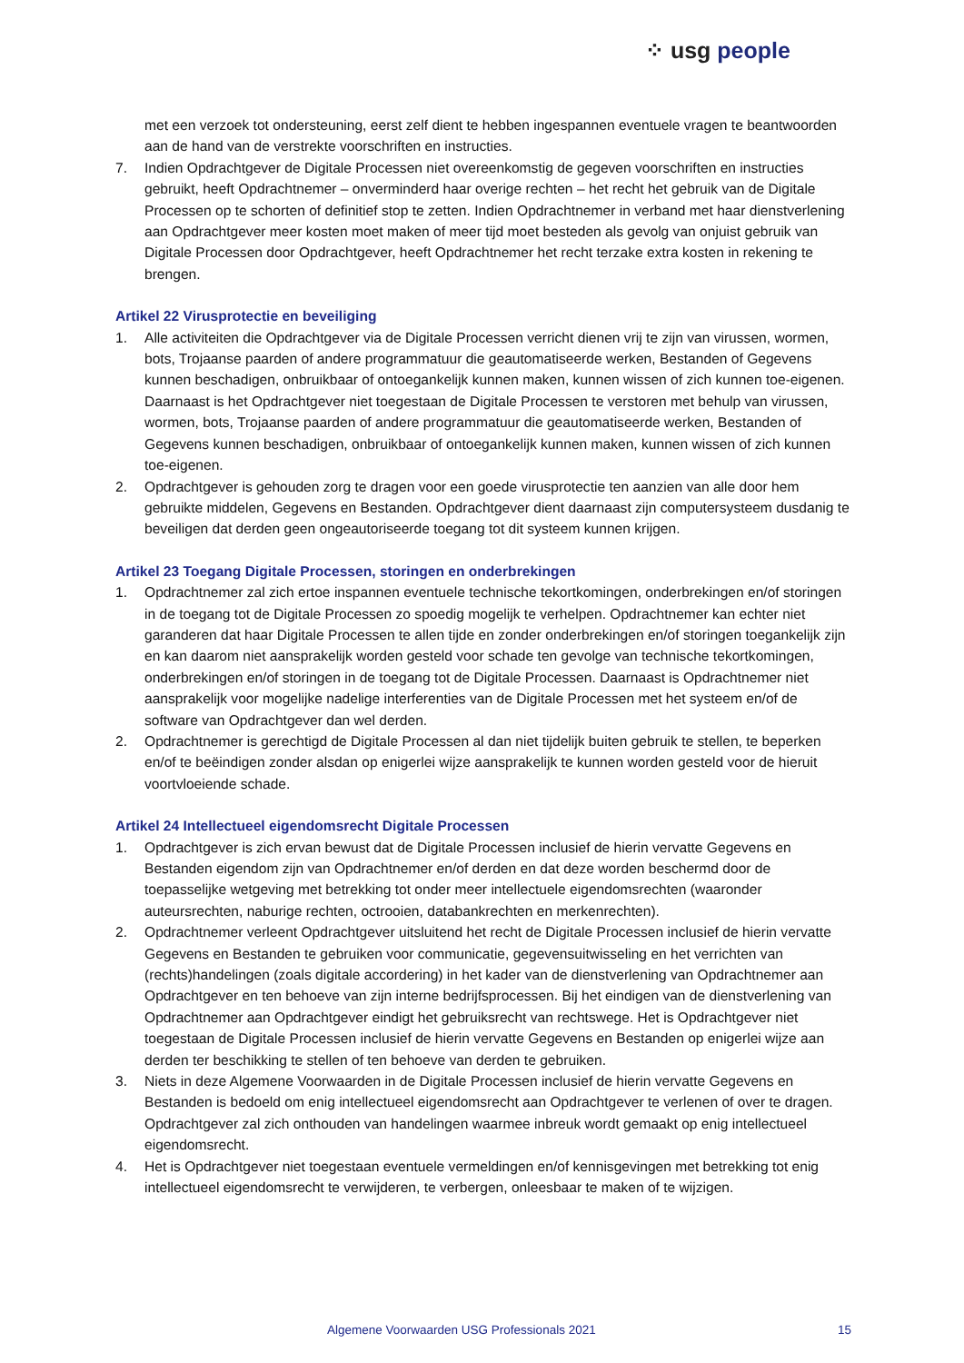⁘ usg people
met een verzoek tot ondersteuning, eerst zelf dient te hebben ingespannen eventuele vragen te beantwoorden aan de hand van de verstrekte voorschriften en instructies.
7. Indien Opdrachtgever de Digitale Processen niet overeenkomstig de gegeven voorschriften en instructies gebruikt, heeft Opdrachtnemer – onverminderd haar overige rechten – het recht het gebruik van de Digitale Processen op te schorten of definitief stop te zetten. Indien Opdrachtnemer in verband met haar dienstverlening aan Opdrachtgever meer kosten moet maken of meer tijd moet besteden als gevolg van onjuist gebruik van Digitale Processen door Opdrachtgever, heeft Opdrachtnemer het recht terzake extra kosten in rekening te brengen.
Artikel 22 Virusprotectie en beveiliging
1. Alle activiteiten die Opdrachtgever via de Digitale Processen verricht dienen vrij te zijn van virussen, wormen, bots, Trojaanse paarden of andere programmatuur die geautomatiseerde werken, Bestanden of Gegevens kunnen beschadigen, onbruikbaar of ontoegankelijk kunnen maken, kunnen wissen of zich kunnen toe-eigenen. Daarnaast is het Opdrachtgever niet toegestaan de Digitale Processen te verstoren met behulp van virussen, wormen, bots, Trojaanse paarden of andere programmatuur die geautomatiseerde werken, Bestanden of Gegevens kunnen beschadigen, onbruikbaar of ontoegankelijk kunnen maken, kunnen wissen of zich kunnen toe-eigenen.
2. Opdrachtgever is gehouden zorg te dragen voor een goede virusprotectie ten aanzien van alle door hem gebruikte middelen, Gegevens en Bestanden. Opdrachtgever dient daarnaast zijn computersysteem dusdanig te beveiligen dat derden geen ongeautoriseerde toegang tot dit systeem kunnen krijgen.
Artikel 23 Toegang Digitale Processen, storingen en onderbrekingen
1. Opdrachtnemer zal zich ertoe inspannen eventuele technische tekortkomingen, onderbrekingen en/of storingen in de toegang tot de Digitale Processen zo spoedig mogelijk te verhelpen. Opdrachtnemer kan echter niet garanderen dat haar Digitale Processen te allen tijde en zonder onderbrekingen en/of storingen toegankelijk zijn en kan daarom niet aansprakelijk worden gesteld voor schade ten gevolge van technische tekortkomingen, onderbrekingen en/of storingen in de toegang tot de Digitale Processen. Daarnaast is Opdrachtnemer niet aansprakelijk voor mogelijke nadelige interferenties van de Digitale Processen met het systeem en/of de software van Opdrachtgever dan wel derden.
2. Opdrachtnemer is gerechtigd de Digitale Processen al dan niet tijdelijk buiten gebruik te stellen, te beperken en/of te beëindigen zonder alsdan op enigerlei wijze aansprakelijk te kunnen worden gesteld voor de hieruit voortvloeiende schade.
Artikel 24 Intellectueel eigendomsrecht Digitale Processen
1. Opdrachtgever is zich ervan bewust dat de Digitale Processen inclusief de hierin vervatte Gegevens en Bestanden eigendom zijn van Opdrachtnemer en/of derden en dat deze worden beschermd door de toepasselijke wetgeving met betrekking tot onder meer intellectuele eigendomsrechten (waaronder auteursrechten, naburige rechten, octrooien, databankrechten en merkenrechten).
2. Opdrachtnemer verleent Opdrachtgever uitsluitend het recht de Digitale Processen inclusief de hierin vervatte Gegevens en Bestanden te gebruiken voor communicatie, gegevensuitwisseling en het verrichten van (rechts)handelingen (zoals digitale accordering) in het kader van de dienstverlening van Opdrachtnemer aan Opdrachtgever en ten behoeve van zijn interne bedrijfsprocessen. Bij het eindigen van de dienstverlening van Opdrachtnemer aan Opdrachtgever eindigt het gebruiksrecht van rechtswege. Het is Opdrachtgever niet toegestaan de Digitale Processen inclusief de hierin vervatte Gegevens en Bestanden op enigerlei wijze aan derden ter beschikking te stellen of ten behoeve van derden te gebruiken.
3. Niets in deze Algemene Voorwaarden in de Digitale Processen inclusief de hierin vervatte Gegevens en Bestanden is bedoeld om enig intellectueel eigendomsrecht aan Opdrachtgever te verlenen of over te dragen. Opdrachtgever zal zich onthouden van handelingen waarmee inbreuk wordt gemaakt op enig intellectueel eigendomsrecht.
4. Het is Opdrachtgever niet toegestaan eventuele vermeldingen en/of kennisgevingen met betrekking tot enig intellectueel eigendomsrecht te verwijderen, te verbergen, onleesbaar te maken of te wijzigen.
Algemene Voorwaarden USG Professionals 2021 15